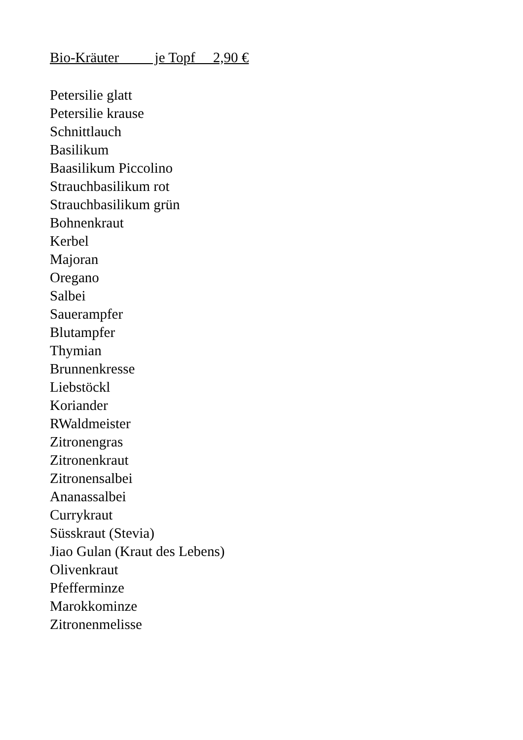Bio-Kräuter je Topf 2,90 €
Petersilie glatt
Petersilie krause
Schnittlauch
Basilikum
Baasilikum Piccolino
Strauchbasilikum rot
Strauchbasilikum grün
Bohnenkraut
Kerbel
Majoran
Oregano
Salbei
Sauerampfer
Blutampfer
Thymian
Brunnenkresse
Liebstöckl
Koriander
RWaldmeister
Zitronengras
Zitronenkraut
Zitronensalbei
Ananassalbei
Currykraut
Süsskraut (Stevia)
Jiao Gulan (Kraut des Lebens)
Olivenkraut
Pfefferminze
Marokkominze
Zitronenmelisse